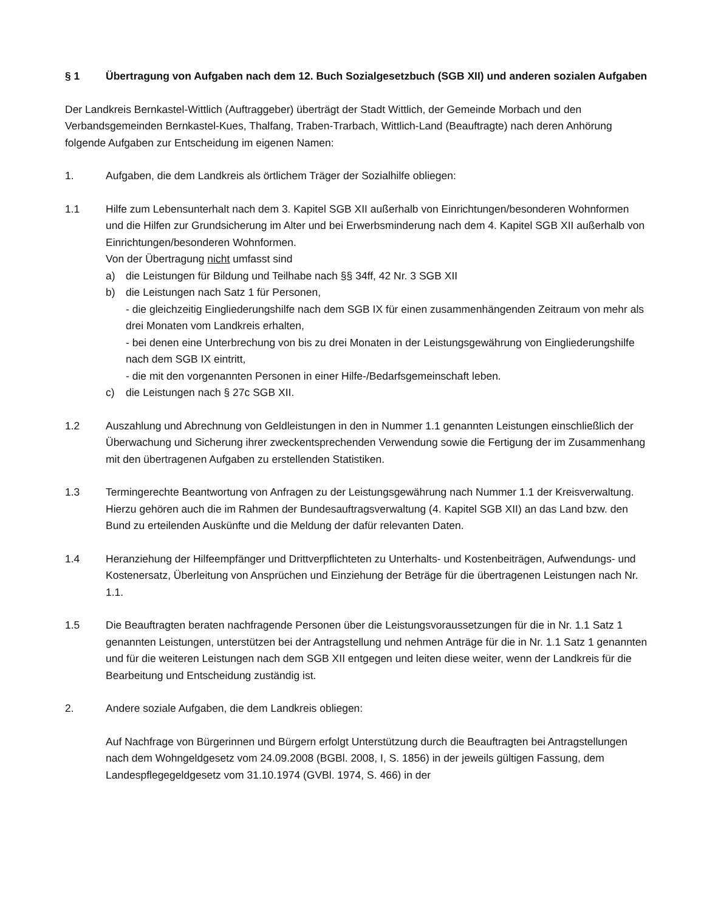§ 1 Übertragung von Aufgaben nach dem 12. Buch Sozialgesetzbuch (SGB XII) und anderen sozialen Aufgaben
Der Landkreis Bernkastel-Wittlich (Auftraggeber) überträgt der Stadt Wittlich, der Gemeinde Morbach und den Verbandsgemeinden Bernkastel-Kues, Thalfang, Traben-Trarbach, Wittlich-Land (Beauftragte) nach deren Anhörung folgende Aufgaben zur Entscheidung im eigenen Namen:
1. Aufgaben, die dem Landkreis als örtlichem Träger der Sozialhilfe obliegen:
1.1 Hilfe zum Lebensunterhalt nach dem 3. Kapitel SGB XII außerhalb von Einrichtungen/besonderen Wohnformen und die Hilfen zur Grundsicherung im Alter und bei Erwerbsminderung nach dem 4. Kapitel SGB XII außerhalb von Einrichtungen/besonderen Wohnformen.
Von der Übertragung nicht umfasst sind
a) die Leistungen für Bildung und Teilhabe nach §§ 34ff, 42 Nr. 3 SGB XII
b) die Leistungen nach Satz 1 für Personen,
- die gleichzeitig Eingliederungshilfe nach dem SGB IX für einen zusammenhängenden Zeitraum von mehr als drei Monaten vom Landkreis erhalten,
- bei denen eine Unterbrechung von bis zu drei Monaten in der Leistungsgewährung von Eingliederungshilfe nach dem SGB IX eintritt,
- die mit den vorgenannten Personen in einer Hilfe-/Bedarfsgemeinschaft leben.
c) die Leistungen nach § 27c SGB XII.
1.2 Auszahlung und Abrechnung von Geldleistungen in den in Nummer 1.1 genannten Leistungen einschließlich der Überwachung und Sicherung ihrer zweckentsprechenden Verwendung sowie die Fertigung der im Zusammenhang mit den übertragenen Aufgaben zu erstellenden Statistiken.
1.3 Termingerechte Beantwortung von Anfragen zu der Leistungsgewährung nach Nummer 1.1 der Kreisverwaltung. Hierzu gehören auch die im Rahmen der Bundesauftragsverwaltung (4. Kapitel SGB XII) an das Land bzw. den Bund zu erteilenden Auskünfte und die Meldung der dafür relevanten Daten.
1.4 Heranziehung der Hilfeempfänger und Drittverpflichteten zu Unterhalts- und Kostenbeiträgen, Aufwendungs- und Kostenersatz, Überleitung von Ansprüchen und Einziehung der Beträge für die übertragenen Leistungen nach Nr. 1.1.
1.5 Die Beauftragten beraten nachfragende Personen über die Leistungsvoraussetzungen für die in Nr. 1.1 Satz 1 genannten Leistungen, unterstützen bei der Antragstellung und nehmen Anträge für die in Nr. 1.1 Satz 1 genannten und für die weiteren Leistungen nach dem SGB XII entgegen und leiten diese weiter, wenn der Landkreis für die Bearbeitung und Entscheidung zuständig ist.
2. Andere soziale Aufgaben, die dem Landkreis obliegen:
Auf Nachfrage von Bürgerinnen und Bürgern erfolgt Unterstützung durch die Beauftragten bei Antragstellungen nach dem Wohngeldgesetz vom 24.09.2008 (BGBl. 2008, I, S. 1856) in der jeweils gültigen Fassung, dem Landespflegegeldgesetz vom 31.10.1974 (GVBl. 1974, S. 466) in der